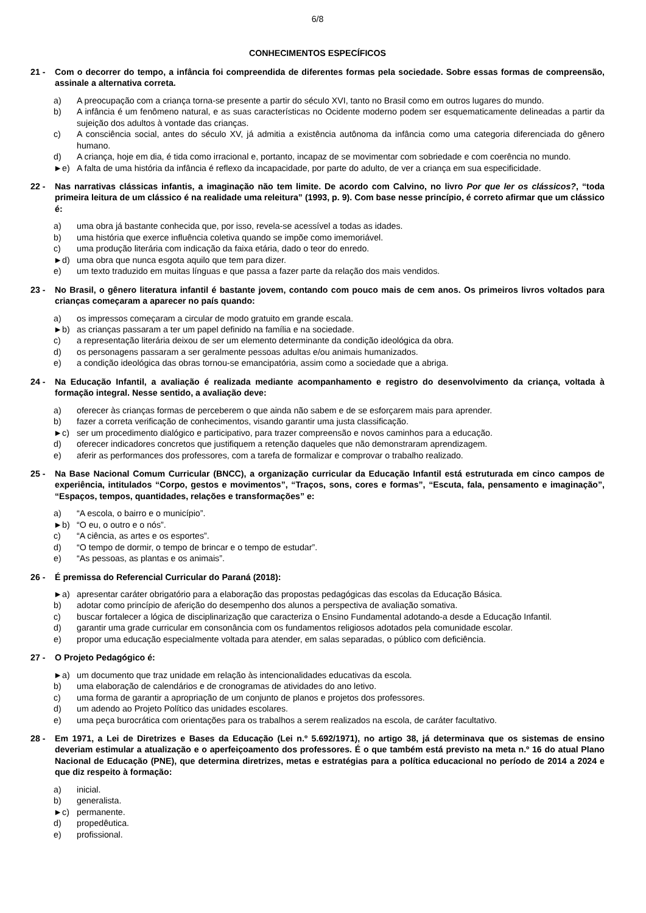6/8
CONHECIMENTOS ESPECÍFICOS
21 - Com o decorrer do tempo, a infância foi compreendida de diferentes formas pela sociedade. Sobre essas formas de compreensão, assinale a alternativa correta.
a) A preocupação com a criança torna-se presente a partir do século XVI, tanto no Brasil como em outros lugares do mundo.
b) A infância é um fenômeno natural, e as suas características no Ocidente moderno podem ser esquematicamente delineadas a partir da sujeição dos adultos à vontade das crianças.
c) A consciência social, antes do século XV, já admitia a existência autônoma da infância como uma categoria diferenciada do gênero humano.
d) A criança, hoje em dia, é tida como irracional e, portanto, incapaz de se movimentar com sobriedade e com coerência no mundo.
►e) A falta de uma história da infância é reflexo da incapacidade, por parte do adulto, de ver a criança em sua especificidade.
22 - Nas narrativas clássicas infantis, a imaginação não tem limite. De acordo com Calvino, no livro Por que ler os clássicos?, “toda primeira leitura de um clássico é na realidade uma releitura” (1993, p. 9). Com base nesse princípio, é correto afirmar que um clássico é:
a) uma obra já bastante conhecida que, por isso, revela-se acessível a todas as idades.
b) uma história que exerce influência coletiva quando se impõe como imemoriável.
c) uma produção literária com indicação da faixa etária, dado o teor do enredo.
►d) uma obra que nunca esgota aquilo que tem para dizer.
e) um texto traduzido em muitas línguas e que passa a fazer parte da relação dos mais vendidos.
23 - No Brasil, o gênero literatura infantil é bastante jovem, contando com pouco mais de cem anos. Os primeiros livros voltados para crianças começaram a aparecer no país quando:
a) os impressos começaram a circular de modo gratuito em grande escala.
►b) as crianças passaram a ter um papel definido na família e na sociedade.
c) a representação literária deixou de ser um elemento determinante da condição ideológica da obra.
d) os personagens passaram a ser geralmente pessoas adultas e/ou animais humanizados.
e) a condição ideológica das obras tornou-se emancipatória, assim como a sociedade que a abriga.
24 - Na Educação Infantil, a avaliação é realizada mediante acompanhamento e registro do desenvolvimento da criança, voltada à formação integral. Nesse sentido, a avaliação deve:
a) oferecer às crianças formas de perceberem o que ainda não sabem e de se esforçarem mais para aprender.
b) fazer a correta verificação de conhecimentos, visando garantir uma justa classificação.
►c) ser um procedimento dialógico e participativo, para trazer compreensão e novos caminhos para a educação.
d) oferecer indicadores concretos que justifiquem a retenção daqueles que não demonstraram aprendizagem.
e) aferir as performances dos professores, com a tarefa de formalizar e comprovar o trabalho realizado.
25 - Na Base Nacional Comum Curricular (BNCC), a organização curricular da Educação Infantil está estruturada em cinco campos de experiência, intitulados “Corpo, gestos e movimentos”, “Traços, sons, cores e formas”, “Escuta, fala, pensamento e imaginação”, “Espaços, tempos, quantidades, relações e transformações” e:
a) “A escola, o bairro e o município”.
►b) “O eu, o outro e o nós”.
c) “A ciência, as artes e os esportes”.
d) “O tempo de dormir, o tempo de brincar e o tempo de estudar”.
e) “As pessoas, as plantas e os animais”.
26 - É premissa do Referencial Curricular do Paraná (2018):
►a) apresentar caráter obrigatório para a elaboração das propostas pedagógicas das escolas da Educação Básica.
b) adotar como princípio de aferição do desempenho dos alunos a perspectiva de avaliação somativa.
c) buscar fortalecer a lógica de disciplinarização que caracteriza o Ensino Fundamental adotando-a desde a Educação Infantil.
d) garantir uma grade curricular em consonância com os fundamentos religiosos adotados pela comunidade escolar.
e) propor uma educação especialmente voltada para atender, em salas separadas, o público com deficiência.
27 - O Projeto Pedagógico é:
►a) um documento que traz unidade em relação às intencionalidades educativas da escola.
b) uma elaboração de calendários e de cronogramas de atividades do ano letivo.
c) uma forma de garantir a apropriação de um conjunto de planos e projetos dos professores.
d) um adendo ao Projeto Político das unidades escolares.
e) uma peça burocrática com orientações para os trabalhos a serem realizados na escola, de caráter facultativo.
28 - Em 1971, a Lei de Diretrizes e Bases da Educação (Lei n.º 5.692/1971), no artigo 38, já determinava que os sistemas de ensino deveriam estimular a atualização e o aperfeiçoamento dos professores. É o que também está previsto na meta n.º 16 do atual Plano Nacional de Educação (PNE), que determina diretrizes, metas e estratégias para a política educacional no período de 2014 a 2024 e que diz respeito à formação:
a) inicial.
b) generalista.
►c) permanente.
d) propedêutica.
e) profissional.